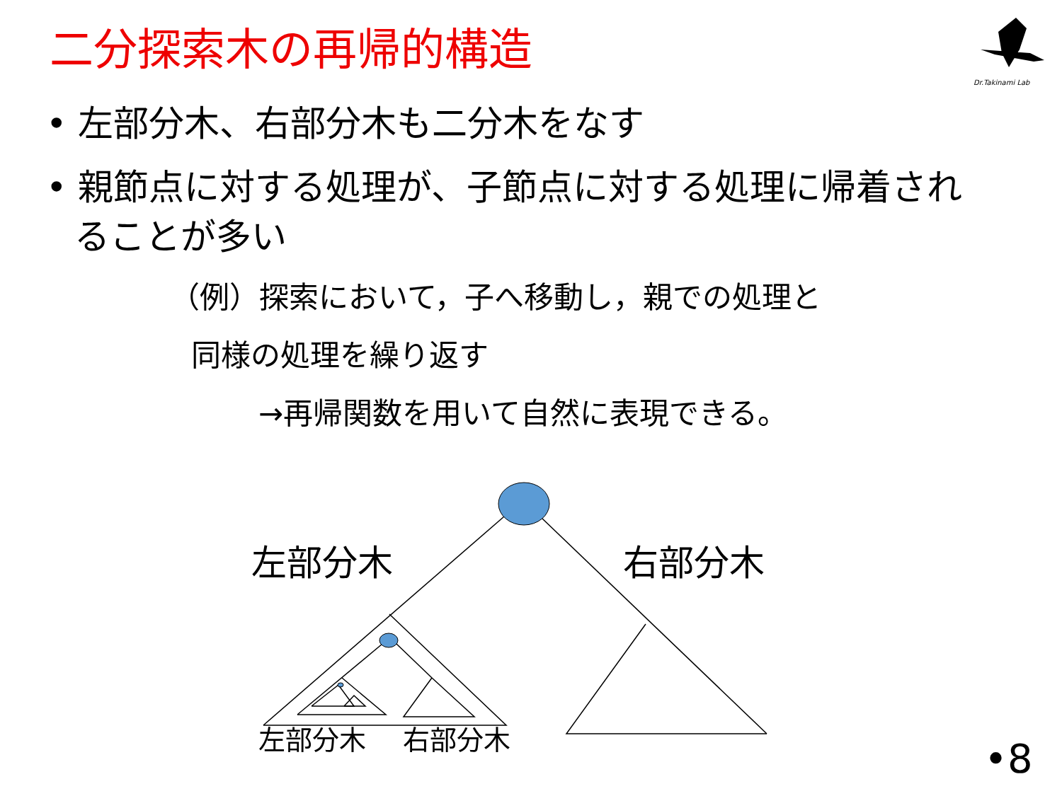二分探索木の再帰的構造
Dr.Takinami Lab
• 左部分木、右部分木も二分木をなす
• 親節点に対する処理が、子節点に対する処理に帰着されることが多い
（例）探索において，子へ移動し，親での処理と
同様の処理を繰り返す
→再帰関数を用いて自然に表現できる。
左部分木 右部分木
左部分木 右部分木
•8